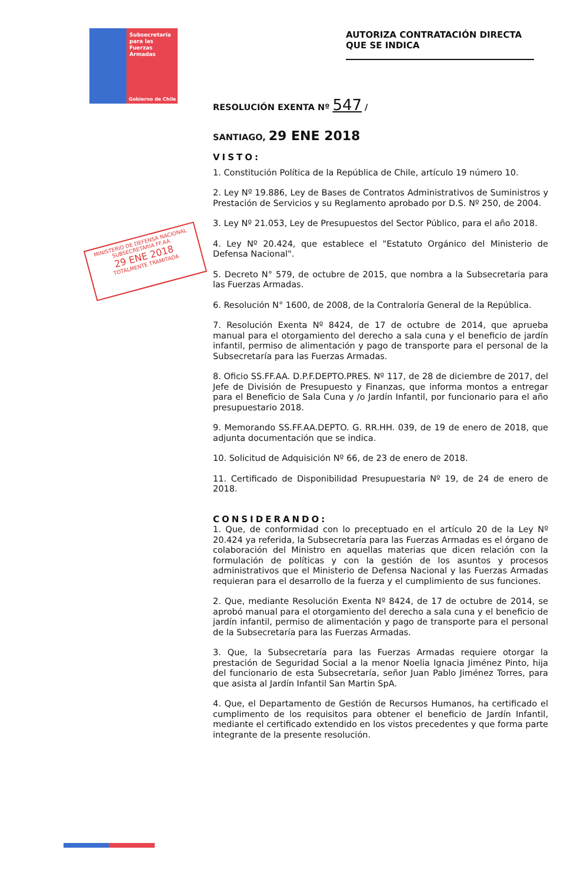Subsecretaría
para las
Fuerzas
Armadas
Gobierno de Chile
AUTORIZA CONTRATACIÓN DIRECTA QUE SE INDICA
MINISTERIO DE DEFENSA NACIONAL
SUBSECRETARIA FF.AA.
29 ENE 2018
TOTALMENTE TRAMITADA
RESOLUCIÓN EXENTA Nº 547 /
SANTIAGO, 29 ENE 2018
VISTO:
1. Constitución Política de la República de Chile, artículo 19 número 10.
2. Ley Nº 19.886, Ley de Bases de Contratos Administrativos de Suministros y Prestación de Servicios y su Reglamento aprobado por D.S. Nº 250, de 2004.
3. Ley Nº 21.053, Ley de Presupuestos del Sector Público, para el año 2018.
4. Ley Nº 20.424, que establece el "Estatuto Orgánico del Ministerio de Defensa Nacional".
5. Decreto N° 579, de octubre de 2015, que nombra a la Subsecretaria para las Fuerzas Armadas.
6. Resolución N° 1600, de 2008, de la Contraloría General de la República.
7. Resolución Exenta Nº 8424, de 17 de octubre de 2014, que aprueba manual para el otorgamiento del derecho a sala cuna y el beneficio de jardín infantil, permiso de alimentación y pago de transporte para el personal de la Subsecretaría para las Fuerzas Armadas.
8. Oficio SS.FF.AA. D.P.F.DEPTO.PRES. Nº 117, de 28 de diciembre de 2017, del Jefe de División de Presupuesto y Finanzas, que informa montos a entregar para el Beneficio de Sala Cuna y /o Jardín Infantil, por funcionario para el año presupuestario 2018.
9. Memorando SS.FF.AA.DEPTO. G. RR.HH. 039, de 19 de enero de 2018, que adjunta documentación que se indica.
10. Solicitud de Adquisición Nº 66, de 23 de enero de 2018.
11. Certificado de Disponibilidad Presupuestaria Nº 19, de 24 de enero de 2018.
CONSIDERANDO:
1. Que, de conformidad con lo preceptuado en el artículo 20 de la Ley Nº 20.424 ya referida, la Subsecretaría para las Fuerzas Armadas es el órgano de colaboración del Ministro en aquellas materias que dicen relación con la formulación de políticas y con la gestión de los asuntos y procesos administrativos que el Ministerio de Defensa Nacional y las Fuerzas Armadas requieran para el desarrollo de la fuerza y el cumplimiento de sus funciones.
2. Que, mediante Resolución Exenta Nº 8424, de 17 de octubre de 2014, se aprobó manual para el otorgamiento del derecho a sala cuna y el beneficio de jardín infantil, permiso de alimentación y pago de transporte para el personal de la Subsecretaría para las Fuerzas Armadas.
3. Que, la Subsecretaría para las Fuerzas Armadas requiere otorgar la prestación de Seguridad Social a la menor Noelia Ignacia Jiménez Pinto, hija del funcionario de esta Subsecretaría, señor Juan Pablo Jiménez Torres, para que asista al Jardín Infantil San Martin SpA.
4. Que, el Departamento de Gestión de Recursos Humanos, ha certificado el cumplimento de los requisitos para obtener el beneficio de Jardín Infantil, mediante el certificado extendido en los vistos precedentes y que forma parte integrante de la presente resolución.